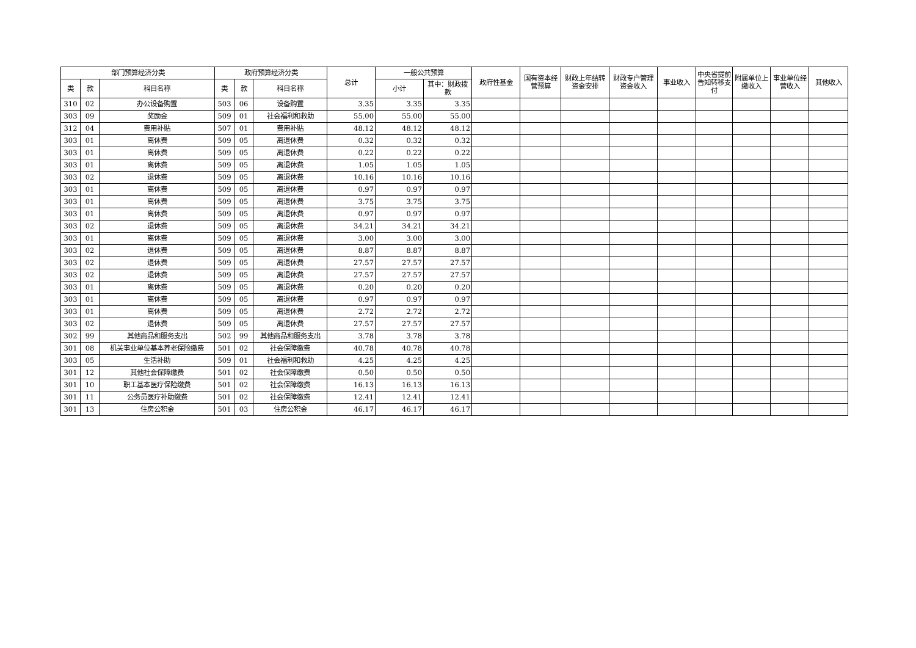| 部门预算经济分类 | | | 政府预算经济分类 | | | 总计 | 一般公共预算 | | 政府性基金 | 国有资本经营预算 | 财政上年结转资金安排 | 财政专户管理资金收入 | 事业收入 | 中央省提前告知转移支付 | 附属单位上缴收入 | 事业单位经营收入 | 其他收入 |
| --- | --- | --- | --- | --- | --- | --- | --- | --- | --- | --- | --- | --- | --- | --- | --- | --- | --- |
| 类 | 款 | 科目名称 | 类 | 款 | 科目名称 | | 小计 | 其中：财政拨款 | | | | | | | | | |
| 310 | 02 | 办公设备购置 | 503 | 06 | 设备购置 | 3.35 | 3.35 | 3.35 | | | | | | | | | |
| 303 | 09 | 奖励金 | 509 | 01 | 社会福利和救助 | 55.00 | 55.00 | 55.00 | | | | | | | | | |
| 312 | 04 | 费用补贴 | 507 | 01 | 费用补贴 | 48.12 | 48.12 | 48.12 | | | | | | | | | |
| 303 | 01 | 离休费 | 509 | 05 | 离退休费 | 0.32 | 0.32 | 0.32 | | | | | | | | | |
| 303 | 01 | 离休费 | 509 | 05 | 离退休费 | 0.22 | 0.22 | 0.22 | | | | | | | | | |
| 303 | 01 | 离休费 | 509 | 05 | 离退休费 | 1.05 | 1.05 | 1.05 | | | | | | | | | |
| 303 | 02 | 退休费 | 509 | 05 | 离退休费 | 10.16 | 10.16 | 10.16 | | | | | | | | | |
| 303 | 01 | 离休费 | 509 | 05 | 离退休费 | 0.97 | 0.97 | 0.97 | | | | | | | | | |
| 303 | 01 | 离休费 | 509 | 05 | 离退休费 | 3.75 | 3.75 | 3.75 | | | | | | | | | |
| 303 | 01 | 离休费 | 509 | 05 | 离退休费 | 0.97 | 0.97 | 0.97 | | | | | | | | | |
| 303 | 02 | 退休费 | 509 | 05 | 离退休费 | 34.21 | 34.21 | 34.21 | | | | | | | | | |
| 303 | 01 | 离休费 | 509 | 05 | 离退休费 | 3.00 | 3.00 | 3.00 | | | | | | | | | |
| 303 | 02 | 退休费 | 509 | 05 | 离退休费 | 8.87 | 8.87 | 8.87 | | | | | | | | | |
| 303 | 02 | 退休费 | 509 | 05 | 离退休费 | 27.57 | 27.57 | 27.57 | | | | | | | | | |
| 303 | 02 | 退休费 | 509 | 05 | 离退休费 | 27.57 | 27.57 | 27.57 | | | | | | | | | |
| 303 | 01 | 离休费 | 509 | 05 | 离退休费 | 0.20 | 0.20 | 0.20 | | | | | | | | | |
| 303 | 01 | 离休费 | 509 | 05 | 离退休费 | 0.97 | 0.97 | 0.97 | | | | | | | | | |
| 303 | 01 | 离休费 | 509 | 05 | 离退休费 | 2.72 | 2.72 | 2.72 | | | | | | | | | |
| 303 | 02 | 退休费 | 509 | 05 | 离退休费 | 27.57 | 27.57 | 27.57 | | | | | | | | | |
| 302 | 99 | 其他商品和服务支出 | 502 | 99 | 其他商品和服务支出 | 3.78 | 3.78 | 3.78 | | | | | | | | | |
| 301 | 08 | 机关事业单位基本养老保险缴费 | 501 | 02 | 社会保障缴费 | 40.78 | 40.78 | 40.78 | | | | | | | | | |
| 303 | 05 | 生活补助 | 509 | 01 | 社会福利和救助 | 4.25 | 4.25 | 4.25 | | | | | | | | | |
| 301 | 12 | 其他社会保障缴费 | 501 | 02 | 社会保障缴费 | 0.50 | 0.50 | 0.50 | | | | | | | | | |
| 301 | 10 | 职工基本医疗保险缴费 | 501 | 02 | 社会保障缴费 | 16.13 | 16.13 | 16.13 | | | | | | | | | |
| 301 | 11 | 公务员医疗补助缴费 | 501 | 02 | 社会保障缴费 | 12.41 | 12.41 | 12.41 | | | | | | | | | |
| 301 | 13 | 住房公积金 | 501 | 03 | 住房公积金 | 46.17 | 46.17 | 46.17 | | | | | | | | | |